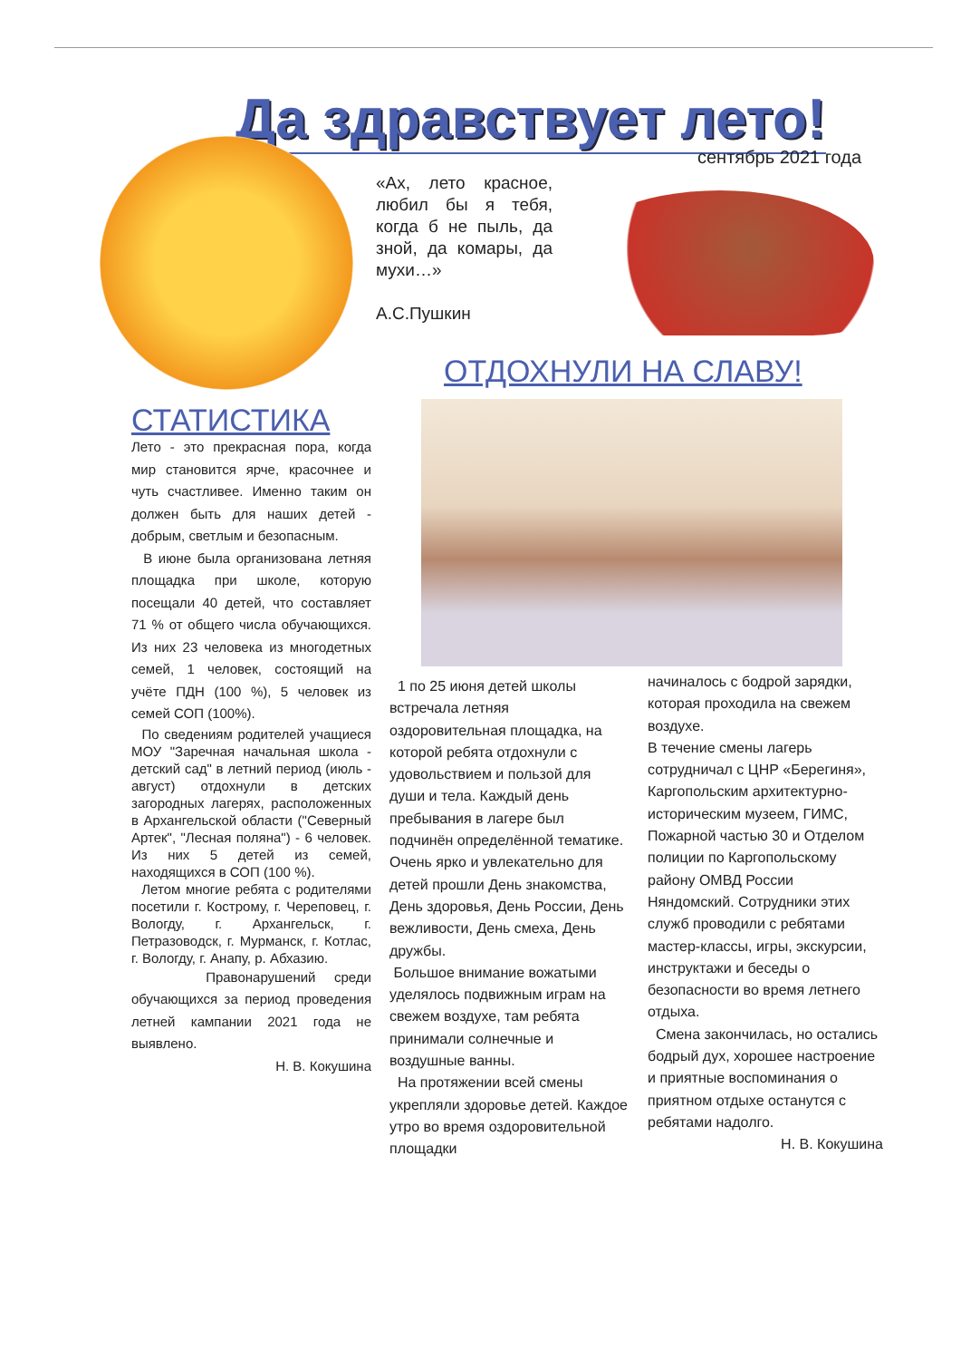Да здравствует лето!
сентябрь 2021 года
«Ах, лето красное, любил бы я тебя, когда б не пыль, да зной, да комары, да мухи…»
А.С.Пушкин
ОТДОХНУЛИ НА СЛАВУ!
СТАТИСТИКА
Лето - это прекрасная пора, когда мир становится ярче, красочнее и чуть счастливее. Именно таким он должен быть для наших детей - добрым, светлым и безопасным.
В июне была организована летняя площадка при школе, которую посещали 40 детей, что составляет 71 % от общего числа обучающихся. Из них 23 человека из многодетных семей, 1 человек, состоящий на учёте ПДН (100 %), 5 человек из семей СОП (100%).
По сведениям родителей учащиеся МОУ "Заречная начальная школа - детский сад" в летний период (июль - август) отдохнули в детских загородных лагерях, расположенных в Архангельской области ("Северный Артек", "Лесная поляна") - 6 человек. Из них 5 детей из семей, находящихся в СОП (100 %).
Летом многие ребята с родителями посетили г. Кострому, г. Череповец, г. Вологду, г. Архангельск, г. Петразоводск, г. Мурманск, г. Котлас, г. Вологду, г. Анапу, р. Абхазию.
Правонарушений среди обучающихся за период проведения летней кампании 2021 года не выявлено.
Н. В. Кокушина
1 по 25 июня детей школы встречала летняя оздоровительная площадка, на которой ребята отдохнули с удовольствием и пользой для души и тела. Каждый день пребывания в лагере был подчинён определённой тематике. Очень ярко и увлекательно для детей прошли День знакомства, День здоровья, День России, День вежливости, День смеха, День дружбы.
Большое внимание вожатыми уделялось подвижным играм на свежем воздухе, там ребята принимали солнечные и воздушные ванны.
На протяжении всей смены укрепляли здоровье детей. Каждое утро во время оздоровительной площадки
начиналось с бодрой зарядки, которая проходила на свежем воздухе.
В течение смены лагерь сотрудничал с ЦНР «Берегиня», Каргопольским архитектурно-историческим музеем, ГИМС, Пожарной частью 30 и Отделом полиции по Каргопольскому району ОМВД России Няндомский. Сотрудники этих служб проводили с ребятами мастер-классы, игры, экскурсии, инструктажи и беседы о безопасности во время летнего отдыха.
Смена закончилась, но остались бодрый дух, хорошее настроение и приятные воспоминания о приятном отдыхе останутся с ребятами надолго.
Н. В. Кокушина